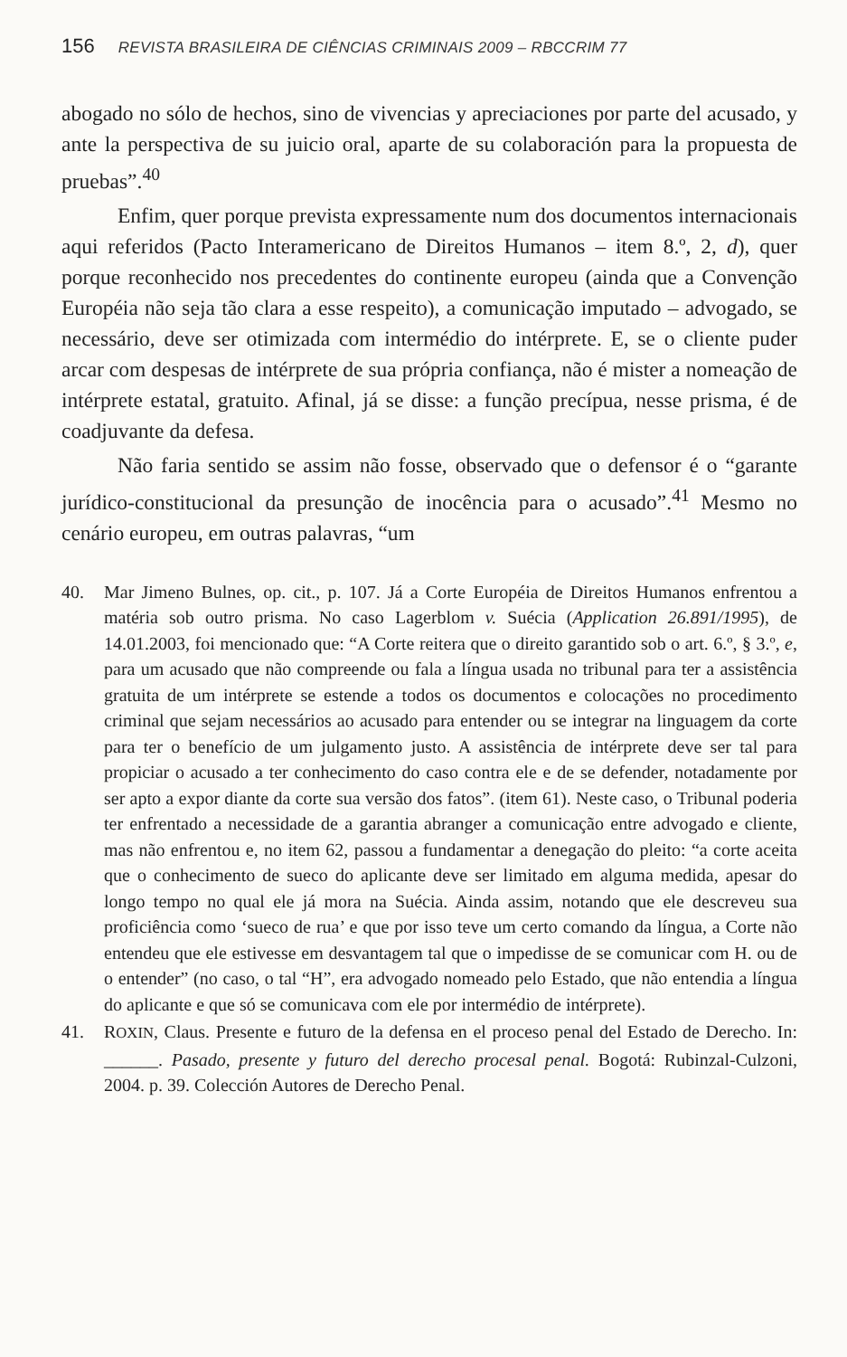156 REVISTA BRASILEIRA DE CIÊNCIAS CRIMINAIS 2009 – RBCCRIM 77
abogado no sólo de hechos, sino de vivencias y apreciaciones por parte del acusado, y ante la perspectiva de su juicio oral, aparte de su colaboración para la propuesta de pruebas”.<sup>40</sup>
Enfim, quer porque prevista expressamente num dos documentos internacionais aqui referidos (Pacto Interamericano de Direitos Humanos – item 8.º, 2, d), quer porque reconhecido nos precedentes do continente europeu (ainda que a Convenção Européia não seja tão clara a esse respeito), a comunicação imputado – advogado, se necessário, deve ser otimizada com intermédio do intérprete. E, se o cliente puder arcar com despesas de intérprete de sua própria confiança, não é mister a nomeação de intérprete estatal, gratuito. Afinal, já se disse: a função precípua, nesse prisma, é de coadjuvante da defesa.
Não faria sentido se assim não fosse, observado que o defensor é o “garante jurídico-constitucional da presunção de inocência para o acusado”.<sup>41</sup> Mesmo no cenário europeu, em outras palavras, “um
40. Mar Jimeno Bulnes, op. cit., p. 107. Já a Corte Européia de Direitos Humanos enfrentou a matéria sob outro prisma. No caso Lagerblom v. Suécia (Application 26.891/1995), de 14.01.2003, foi mencionado que: “A Corte reitera que o direito garantido sob o art. 6.º, § 3.º, e, para um acusado que não compreende ou fala a língua usada no tribunal para ter a assistência gratuita de um intérprete se estende a todos os documentos e colocações no procedimento criminal que sejam necessários ao acusado para entender ou se integrar na linguagem da corte para ter o benefício de um julgamento justo. A assistência de intérprete deve ser tal para propiciar o acusado a ter conhecimento do caso contra ele e de se defender, notadamente por ser apto a expor diante da corte sua versão dos fatos”. (item 61). Neste caso, o Tribunal poderia ter enfrentado a necessidade de a garantia abranger a comunicação entre advogado e cliente, mas não enfrentou e, no item 62, passou a fundamentar a denegação do pleito: “a corte aceita que o conhecimento de sueco do aplicante deve ser limitado em alguma medida, apesar do longo tempo no qual ele já mora na Suécia. Ainda assim, notando que ele descreveu sua proficiência como ‘sueco de rua’ e que por isso teve um certo comando da língua, a Corte não entendeu que ele estivesse em desvantagem tal que o impedisse de se comunicar com H. ou de o entender” (no caso, o tal “H”, era advogado nomeado pelo Estado, que não entendia a língua do aplicante e que só se comunicava com ele por intermédio de intérprete).
41. ROXIN, Claus. Presente e futuro de la defensa en el proceso penal del Estado de Derecho. In: ______. Pasado, presente y futuro del derecho procesal penal. Bogotá: Rubinzal-Culzoni, 2004. p. 39. Colección Autores de Derecho Penal.